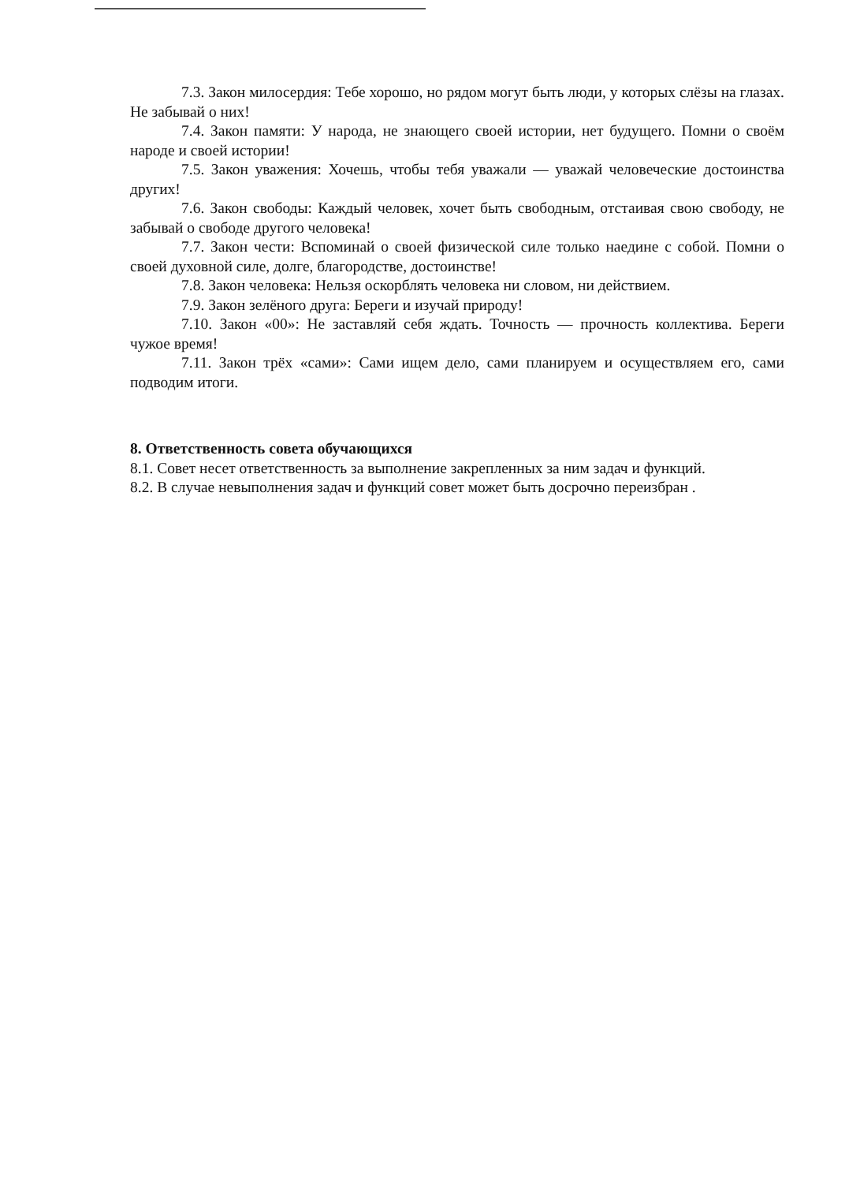7.3. Закон милосердия: Тебе хорошо, но рядом могут быть люди, у которых слёзы на глазах. Не забывай о них!
7.4. Закон памяти: У народа, не знающего своей истории, нет будущего. Помни о своём народе и своей истории!
7.5. Закон уважения: Хочешь, чтобы тебя уважали — уважай человеческие достоинства других!
7.6. Закон свободы: Каждый человек, хочет быть свободным, отстаивая свою свободу, не забывай о свободе другого человека!
7.7. Закон чести: Вспоминай о своей физической силе только наедине с собой. Помни о своей духовной силе, долге, благородстве, достоинстве!
7.8. Закон человека: Нельзя оскорблять человека ни словом, ни действием.
7.9. Закон зелёного друга: Береги и изучай природу!
7.10. Закон «00»: Не заставляй себя ждать. Точность — прочность коллектива. Береги чужое время!
7.11. Закон трёх «сами»: Сами ищем дело, сами планируем и осуществляем его, сами подводим итоги.
8. Ответственность совета обучающихся
8.1. Совет несет ответственность за выполнение закрепленных за ним задач и функций.
8.2. В случае невыполнения задач и функций совет может быть досрочно переизбран .